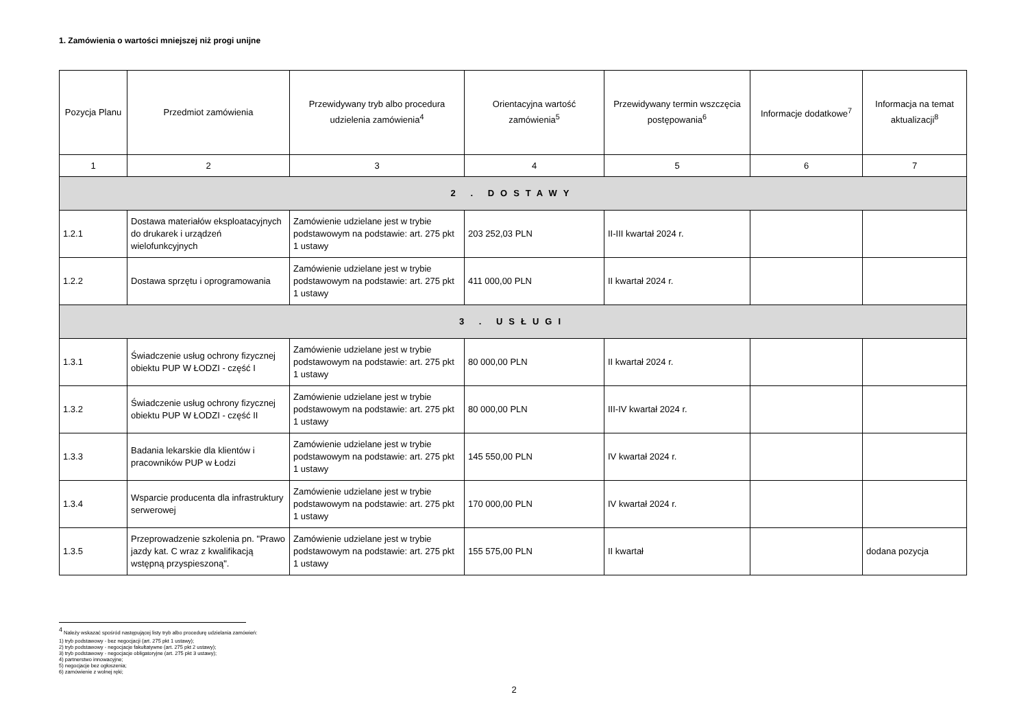1. Zamówienia o wartości mniejszej niż progi unijne
| Pozycja Planu | Przedmiot zamówienia | Przewidywany tryb albo procedura udzielenia zamówienia<sup>4</sup> | Orientacyjna wartość zamówienia<sup>5</sup> | Przewidywany termin wszczęcia postępowania<sup>6</sup> | Informacje dodatkowe<sup>7</sup> | Informacja na temat aktualizacji<sup>8</sup> |
| --- | --- | --- | --- | --- | --- | --- |
| 1 | 2 | 3 | 4 | 5 | 6 | 7 |
| 2 . DOSTAWY | | | | | | |
| 1.2.1 | Dostawa materiałów eksploatacyjnych do drukarek i urządzeń wielofunkcyjnych | Zamówienie udzielane jest w trybie podstawowym na podstawie: art. 275 pkt 1 ustawy | 203 252,03 PLN | II-III kwartał 2024 r. | | |
| 1.2.2 | Dostawa sprzętu i oprogramowania | Zamówienie udzielane jest w trybie podstawowym na podstawie: art. 275 pkt 1 ustawy | 411 000,00 PLN | II kwartał 2024 r. | | |
| 3 . USŁUGI | | | | | | |
| 1.3.1 | Świadczenie usług ochrony fizycznej obiektu PUP W ŁODZI - część I | Zamówienie udzielane jest w trybie podstawowym na podstawie: art. 275 pkt 1 ustawy | 80 000,00 PLN | II kwartał 2024 r. | | |
| 1.3.2 | Świadczenie usług ochrony fizycznej obiektu PUP W ŁODZI - część II | Zamówienie udzielane jest w trybie podstawowym na podstawie: art. 275 pkt 1 ustawy | 80 000,00 PLN | III-IV kwartał 2024 r. | | |
| 1.3.3 | Badania lekarskie dla klientów i pracowników PUP w Łodzi | Zamówienie udzielane jest w trybie podstawowym na podstawie: art. 275 pkt 1 ustawy | 145 550,00 PLN | IV kwartał 2024 r. | | |
| 1.3.4 | Wsparcie producenta dla infrastruktury serwerowej | Zamówienie udzielane jest w trybie podstawowym na podstawie: art. 275 pkt 1 ustawy | 170 000,00 PLN | IV kwartał 2024 r. | | |
| 1.3.5 | Przeprowadzenie szkolenia pn. "Prawo jazdy kat. C wraz z kwalifikacją wstępną przyspieszoną". | Zamówienie udzielane jest w trybie podstawowym na podstawie: art. 275 pkt 1 ustawy | 155 575,00 PLN | II kwartał | | dodana pozycja |
<sup>4</sup> Należy wskazać spośród następującej listy tryb albo procedurę udzielania zamówień:
1) tryb podstawowy - bez negocjacji (art. 275 pkt 1 ustawy);
2) tryb podstawowy - negocjacje fakultatywne (art. 275 pkt 2 ustawy);
3) tryb podstawowy - negocjacje obligatoryjne (art. 275 pkt 3 ustawy);
4) partnerstwo innowacyjne;
5) negocjacje bez ogłoszenia;
6) zamówienie z wolnej ręki;
2